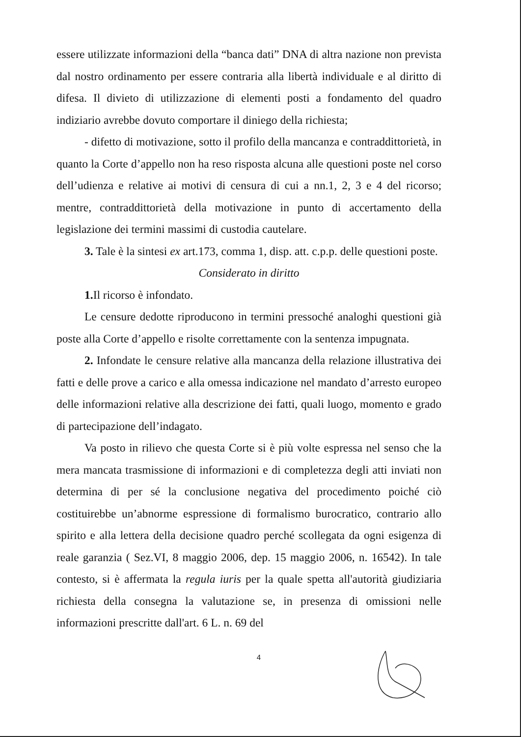essere utilizzate informazioni della “banca dati” DNA di altra nazione non prevista dal nostro ordinamento per essere contraria alla libertà individuale e al diritto di difesa. Il divieto di utilizzazione di elementi posti a fondamento del quadro indiziario avrebbe dovuto comportare il diniego della richiesta;
- difetto di motivazione, sotto il profilo della mancanza e contraddittorietà, in quanto la Corte d’appello non ha reso risposta alcuna alle questioni poste nel corso dell’udienza e relative ai motivi di censura di cui a nn.1, 2, 3 e 4 del ricorso; mentre, contraddittorietà della motivazione in punto di accertamento della legislazione dei termini massimi di custodia cautelare.
3. Tale è la sintesi ex art.173, comma 1, disp. att. c.p.p. delle questioni poste.
Considerato in diritto
1. Il ricorso è infondato.
Le censure dedotte riproducono in termini pressoché analoghi questioni già poste alla Corte d’appello e risolte correttamente con la sentenza impugnata.
2. Infondate le censure relative alla mancanza della relazione illustrativa dei fatti e delle prove a carico e alla omessa indicazione nel mandato d’arresto europeo delle informazioni relative alla descrizione dei fatti, quali luogo, momento e grado di partecipazione dell’indagato.
Va posto in rilievo che questa Corte si è più volte espressa nel senso che la mera mancata trasmissione di informazioni e di completezza degli atti inviati non determina di per sé la conclusione negativa del procedimento poiché ciò costituirebbe un’abnorme espressione di formalismo burocratico, contrario allo spirito e alla lettera della decisione quadro perché scollegata da ogni esigenza di reale garanzia ( Sez.VI, 8 maggio 2006, dep. 15 maggio 2006, n. 16542). In tale contesto, si è affermata la regula iuris per la quale spetta all'autorità giudiziaria richiesta della consegna la valutazione se, in presenza di omissioni nelle informazioni prescritte dall'art. 6 L. n. 69 del
4